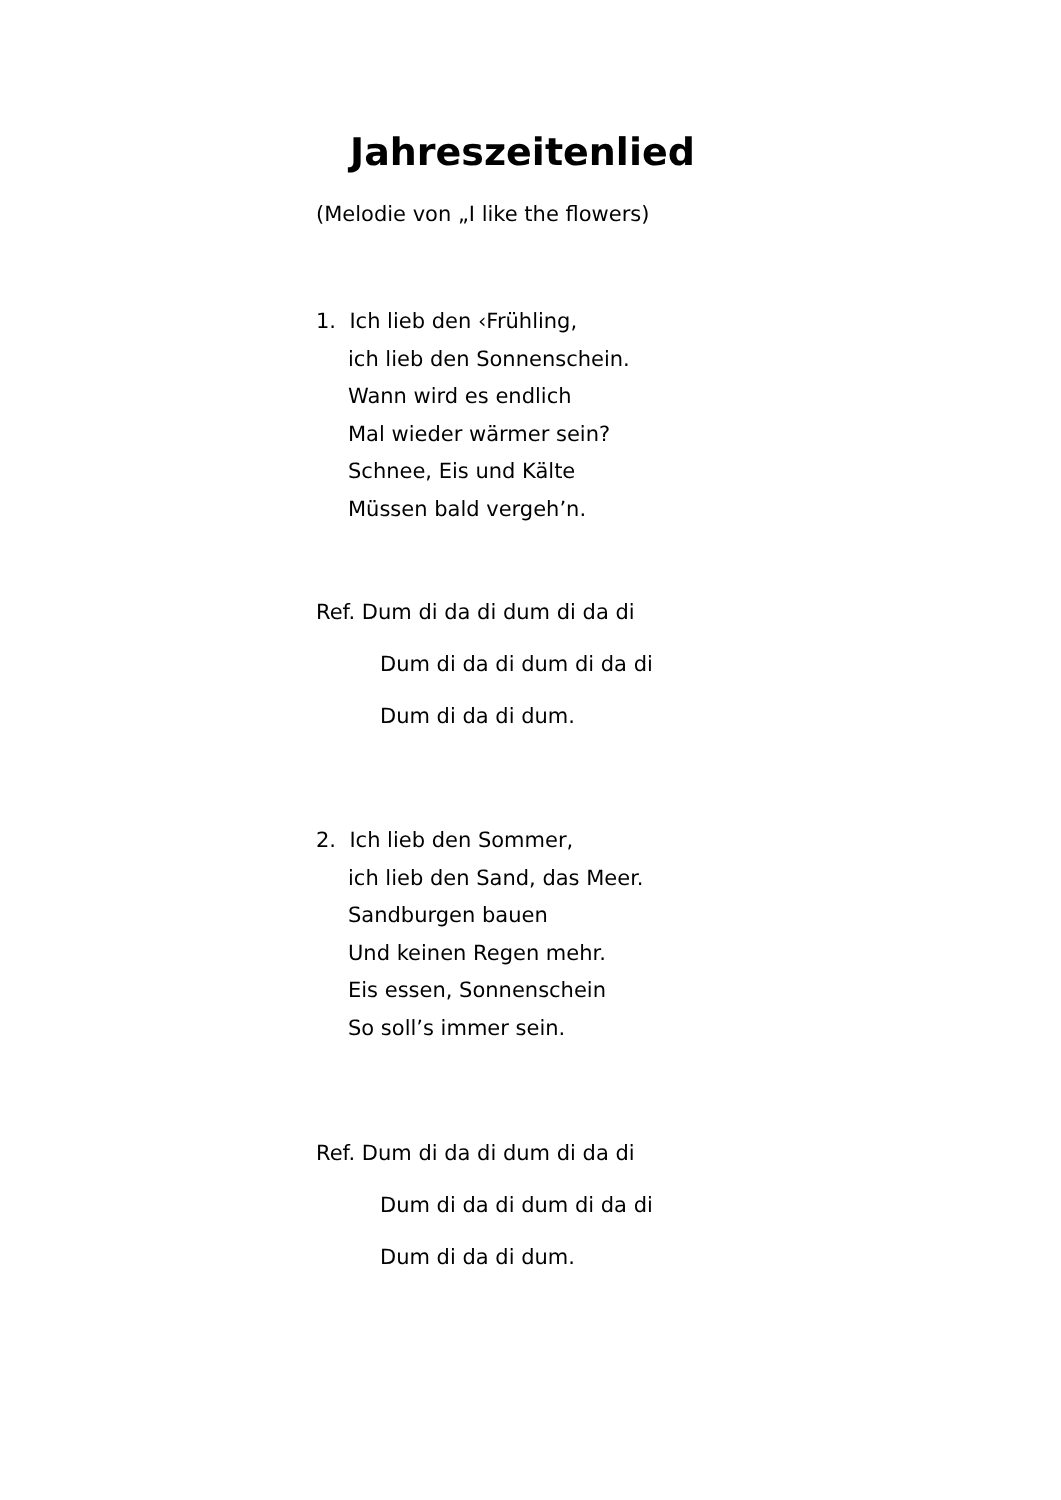Jahreszeitenlied
(Melodie von „I like the flowers)
1. Ich lieb den ‹Frühling,
ich lieb den Sonnenschein.
Wann wird es endlich
Mal wieder wärmer sein?
Schnee, Eis und Kälte
Müssen bald vergeh’n.
Ref. Dum di da di dum di da di
Dum di da di dum di da di
Dum di da di dum.
2. Ich lieb den Sommer,
ich lieb den Sand, das Meer.
Sandburgen bauen
Und keinen Regen mehr.
Eis essen, Sonnenschein
So soll’s immer sein.
Ref. Dum di da di dum di da di
Dum di da di dum di da di
Dum di da di dum.